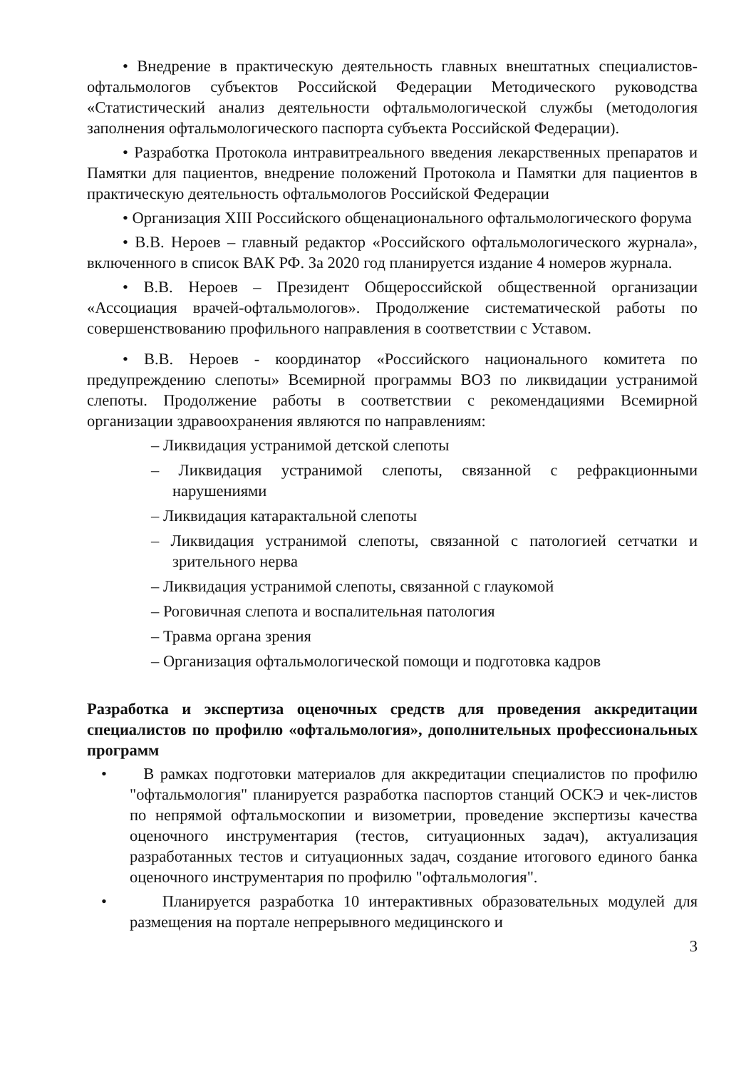• Внедрение в практическую деятельность главных внештатных специалистов-офтальмологов субъектов Российской Федерации Методического руководства «Статистический анализ деятельности офтальмологической службы (методология заполнения офтальмологического паспорта субъекта Российской Федерации).
• Разработка Протокола интравитреального введения лекарственных препаратов и Памятки для пациентов, внедрение положений Протокола и Памятки для пациентов в практическую деятельность офтальмологов Российской Федерации
• Организация XIII Российского общенационального офтальмологического форума
• В.В. Нероев – главный редактор «Российского офтальмологического журнала», включенного в список ВАК РФ. За 2020 год планируется издание 4 номеров журнала.
• В.В. Нероев – Президент Общероссийской общественной организации «Ассоциация врачей-офтальмологов». Продолжение систематической работы по совершенствованию профильного направления в соответствии с Уставом.
• В.В. Нероев - координатор «Российского национального комитета по предупреждению слепоты» Всемирной программы ВОЗ по ликвидации устранимой слепоты. Продолжение работы в соответствии с рекомендациями Всемирной организации здравоохранения являются по направлениям:
– Ликвидация устранимой детской слепоты
– Ликвидация устранимой слепоты, связанной с рефракционными нарушениями
– Ликвидация катарактальной слепоты
– Ликвидация устранимой слепоты, связанной с патологией сетчатки и зрительного нерва
– Ликвидация устранимой слепоты, связанной с глаукомой
– Роговичная слепота и воспалительная патология
– Травма органа зрения
– Организация офтальмологической помощи и подготовка кадров
Разработка и экспертиза оценочных средств для проведения аккредитации специалистов по профилю «офтальмология», дополнительных профессиональных программ
• В рамках подготовки материалов для аккредитации специалистов по профилю "офтальмология" планируется разработка паспортов станций ОСКЭ и чек-листов по непрямой офтальмоскопии и визометрии, проведение экспертизы качества оценочного инструментария (тестов, ситуационных задач), актуализация разработанных тестов и ситуационных задач, создание итогового единого банка оценочного инструментария по профилю "офтальмология".
• Планируется разработка 10 интерактивных образовательных модулей для размещения на портале непрерывного медицинского и
3